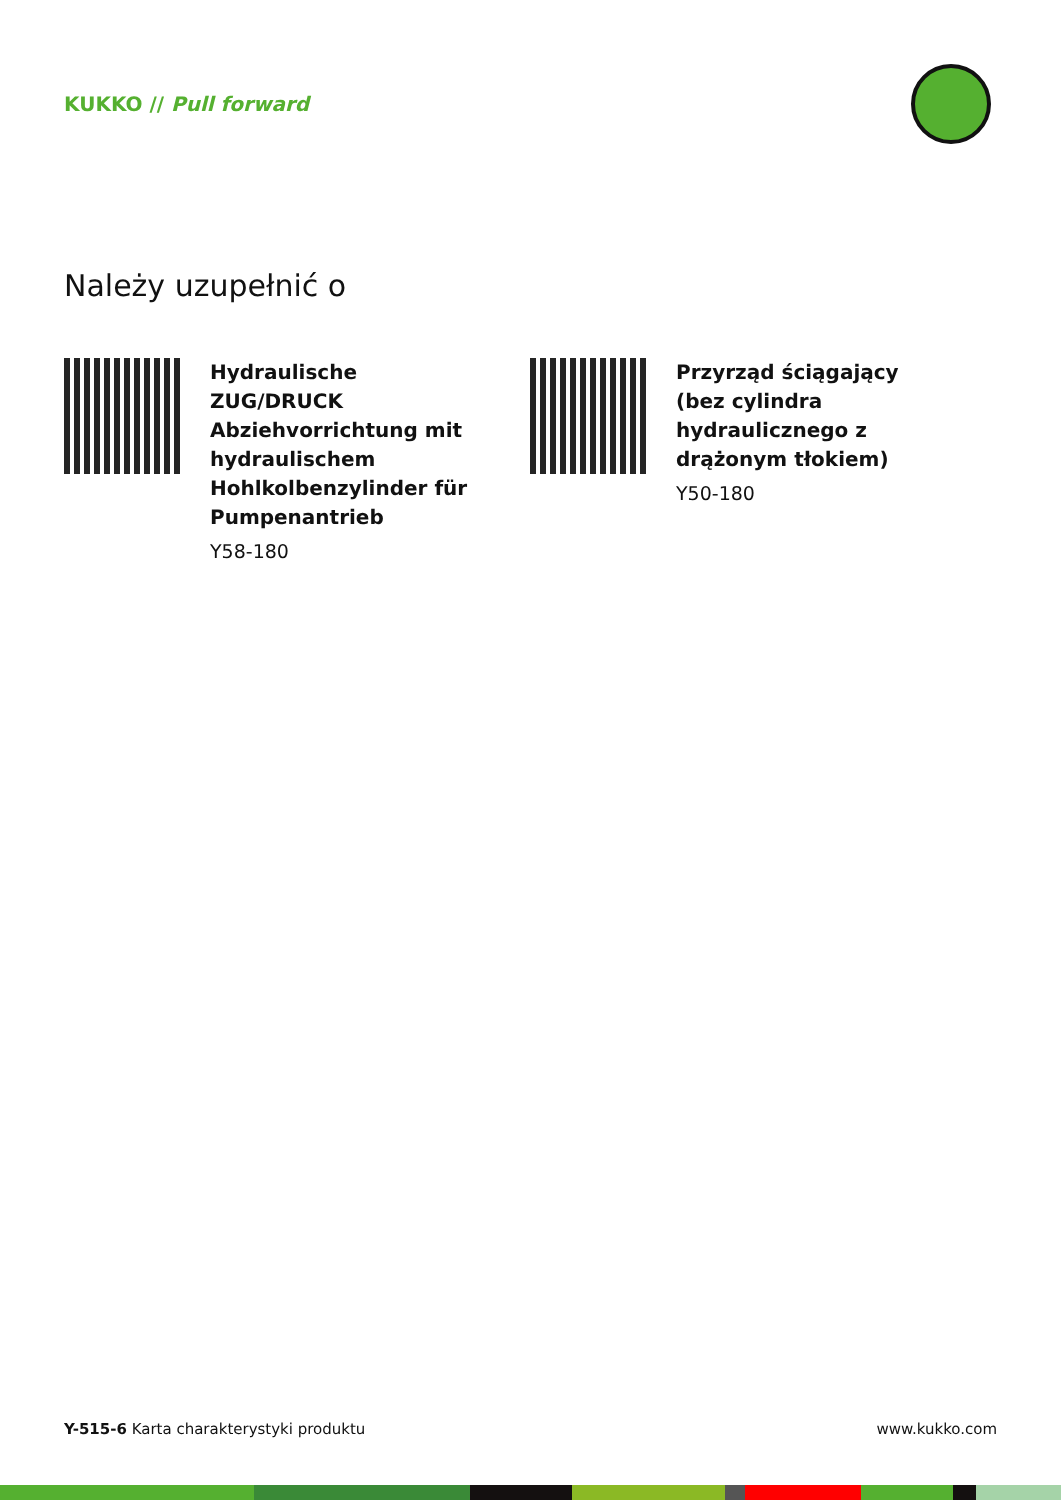KUKKO // Pull forward
Należy uzupełnić o
Hydraulische ZUG/DRUCK Abziehvorrichtung mit hydraulischem Hohlkolbenzylinder für Pumpenantrieb
Y58-180
Przyrząd ściągający (bez cylindra hydraulicznego z drążonym tłokiem)
Y50-180
Y-515-6 Karta charakterystyki produktu www.kukko.com